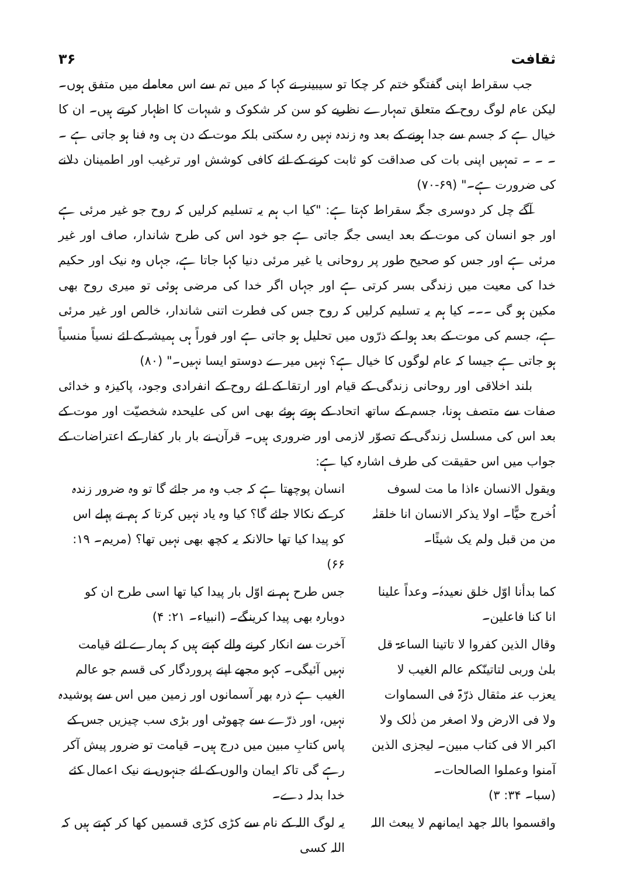ثقافت ۳۶
جب سقراط اپنی گفتگو ختم کر چکا تو سیبینر نے کہا کہ میں تم سے اس معاملے میں متفق ہوں۔ لیکن عام لوگ روح کے متعلق تمہارے نظریے کو سن کر شکوک و شبہات کا اظہار کرتے ہیں۔ ان کا خیال ہے کہ جسم سے جدا ہونے کے بعد وہ زندہ نہیں رہ سکتی بلکہ موت کے دن ہی وہ فنا ہو جاتی ہے ۔ ۔ ۔ ۔ تمہیں اپنی بات کی صداقت کو ثابت کرنے کے لئے کافی کوشش اور ترغیب اور اطمینان دلانے کی ضرورت ہے۔" (۶۹-۷۰)
آگے چل کر دوسری جگہ سقراط کہتا ہے: "کیا اب ہم یہ تسلیم کرلیں کہ روح جو غیر مرئی ہے اور جو انسان کی موت کے بعد ایسی جگہ جاتی ہے جو خود اس کی طرح شاندار، صاف اور غیر مرئی ہے اور جس کو صحیح طور پر روحانی یا غیر مرئی دنیا کہا جاتا ہے، جہاں وہ نیک اور حکیم خدا کی معیت میں زندگی بسر کرتی ہے اور جہاں اگر خدا کی مرضی ہوئی تو میری روح بھی مکین ہو گی ۔۔۔ کیا ہم یہ تسلیم کرلیں کہ روح جس کی فطرت اتنی شاندار، خالص اور غیر مرئی ہے، جسم کی موت کے بعد ہوا کے ذرّوں میں تحلیل ہو جاتی ہے اور فوراً ہی ہمیشہ کے لئے نسیاً منسیاً ہو جاتی ہے جیسا کہ عام لوگوں کا خیال ہے؟ نہیں میرے دوستو ایسا نہیں۔" (۸۰)
بلند اخلاقی اور روحانی زندگی کے قیام اور ارتقا کے لئے روح کے انفرادی وجود، پاکیزہ و خدائی صفات سے متصف ہونا، جسم کے ساتھ اتحاد کے ہوتے ہوئے بھی اس کی علیحدہ شخصیّت اور موت کے بعد اس کی مسلسل زندگی کے تصوّر لازمی اور ضروری ہیں۔ قرآن نے بار بار کفار کے اعتراضات کے جواب میں اس حقیقت کی طرف اشارہ کیا ہے:
ویقول الانسان ءاذا ما مت لسوف اُخرج حیًّا۔ اولا یذکر الانسان انا خلقنٰہ من من قبل ولم یک شیئًا۔
انسان پوچھتا ہے کہ جب وہ مر جائے گا تو وہ ضرور زندہ کر کے نکالا جائے گا؟ کیا وہ یاد نہیں کرتا کہ ہم نے پہلے اس کو پیدا کیا تھا حالانکہ یہ کچھ بھی نہیں تھا؟ (مریم۔ ۱۹: ۶۶)
کما بدأنا اوّل خلق نعیدہٗ۔ وعداً علینا انا کنا فاعلین۔
جس طرح ہم نے اوّل بار پیدا کیا تھا اسی طرح ان کو دوبارہ بھی پیدا کرینگے۔ (انبیاء۔ ۲۱: ۴)
وقال الذین کفروا لا تاتینا الساعۃ قل بلیٰ وربی لتاتینّکم عالم الغیب لا یعزب عنہ مثقال ذرّۃ فی السماوات ولا فی الارض ولا اصغر من ذٰلک ولا اکبر الا فی کتاب مبین۔ لیجزی الذین آمنوا وعملوا الصالحات۔
(سبا۔ ۳۴: ۳)
آخرت سے انکار کرنے والے کہتے ہیں کہ ہمارے لئے قیامت نہیں آئیگی۔ کہو مجھے اپنے پروردگار کی قسم جو عالم الغیب ہے ذرہ بھر آسمانوں اور زمین میں اس سے پوشیدہ نہیں، اور ذرّے سے چھوٹی اور بڑی سب چیزیں جس کے پاس کتابِ مبین میں درج ہیں۔ قیامت تو ضرور پیش آکر رہے گی تاکہ ایمان والوں کے لئے جنہوں نے نیک اعمال کئے خدا بدلہ دے۔
واقسموا باللہ جھد ایمانھم لا یبعث اللہ
یہ لوگ اللہ کے نام سے کڑی کڑی قسمیں کھا کر کہتے ہیں کہ اللہ کسی